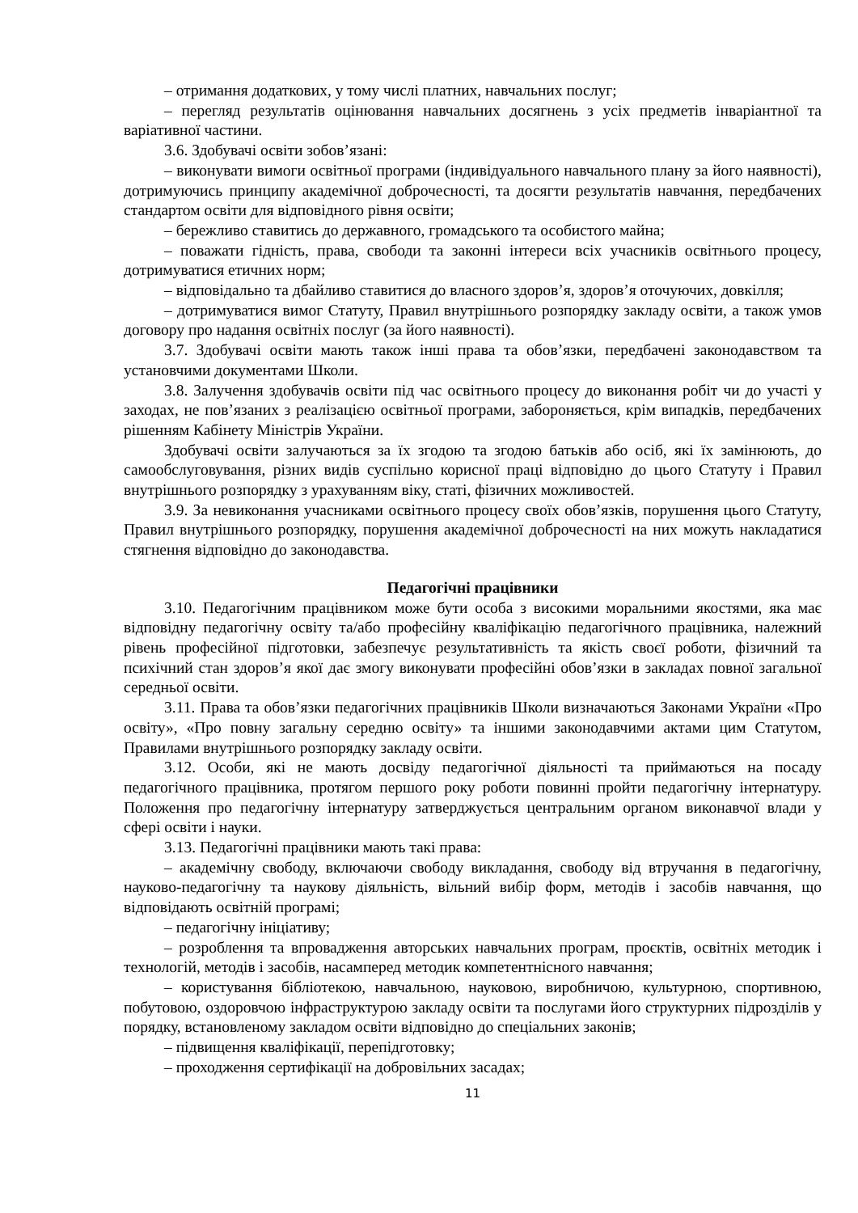– отримання додаткових, у тому числі платних, навчальних послуг;
– перегляд результатів оцінювання навчальних досягнень з усіх предметів інваріантної та варіативної частини.
3.6. Здобувачі освіти зобов’язані:
– виконувати вимоги освітньої програми (індивідуального навчального плану за його наявності), дотримуючись принципу академічної доброчесності, та досягти результатів навчання, передбачених стандартом освіти для відповідного рівня освіти;
– бережливо ставитись до державного, громадського та особистого майна;
– поважати гідність, права, свободи та законні інтереси всіх учасників освітнього процесу, дотримуватися етичних норм;
– відповідально та дбайливо ставитися до власного здоров’я, здоров’я оточуючих, довкілля;
– дотримуватися вимог Статуту, Правил внутрішнього розпорядку закладу освіти, а також умов договору про надання освітніх послуг (за його наявності).
3.7. Здобувачі освіти мають також інші права та обов’язки, передбачені законодавством та установчими документами Школи.
3.8. Залучення здобувачів освіти під час освітнього процесу до виконання робіт чи до участі у заходах, не пов’язаних з реалізацією освітньої програми, забороняється, крім випадків, передбачених рішенням Кабінету Міністрів України.
Здобувачі освіти залучаються за їх згодою та згодою батьків або осіб, які їх замінюють, до самообслуговування, різних видів суспільно корисної праці відповідно до цього Статуту і Правил внутрішнього розпорядку з урахуванням віку, статі, фізичних можливостей.
3.9. За невиконання учасниками освітнього процесу своїх обов’язків, порушення цього Статуту, Правил внутрішнього розпорядку, порушення академічної доброчесності на них можуть накладатися стягнення відповідно до законодавства.
Педагогічні працівники
3.10. Педагогічним працівником може бути особа з високими моральними якостями, яка має відповідну педагогічну освіту та/або професійну кваліфікацію педагогічного працівника, належний рівень професійної підготовки, забезпечує результативність та якість своєї роботи, фізичний та психічний стан здоров’я якої дає змогу виконувати професійні обов’язки в закладах повної загальної середньої освіти.
3.11. Права та обов’язки педагогічних працівників Школи визначаються Законами України «Про освіту», «Про повну загальну середню освіту» та іншими законодавчими актами цим Статутом, Правилами внутрішнього розпорядку закладу освіти.
3.12. Особи, які не мають досвіду педагогічної діяльності та приймаються на посаду педагогічного працівника, протягом першого року роботи повинні пройти педагогічну інтернатуру. Положення про педагогічну інтернатуру затверджується центральним органом виконавчої влади у сфері освіти і науки.
3.13. Педагогічні працівники мають такі права:
– академічну свободу, включаючи свободу викладання, свободу від втручання в педагогічну, науково-педагогічну та наукову діяльність, вільний вибір форм, методів і засобів навчання, що відповідають освітній програмі;
– педагогічну ініціативу;
– розроблення та впровадження авторських навчальних програм, проєктів, освітніх методик і технологій, методів і засобів, насамперед методик компетентнісного навчання;
– користування бібліотекою, навчальною, науковою, виробничою, культурною, спортивною, побутовою, оздоровчою інфраструктурою закладу освіти та послугами його структурних підрозділів у порядку, встановленому закладом освіти відповідно до спеціальних законів;
– підвищення кваліфікації, перепідготовку;
– проходження сертифікації на добровільних засадах;
11